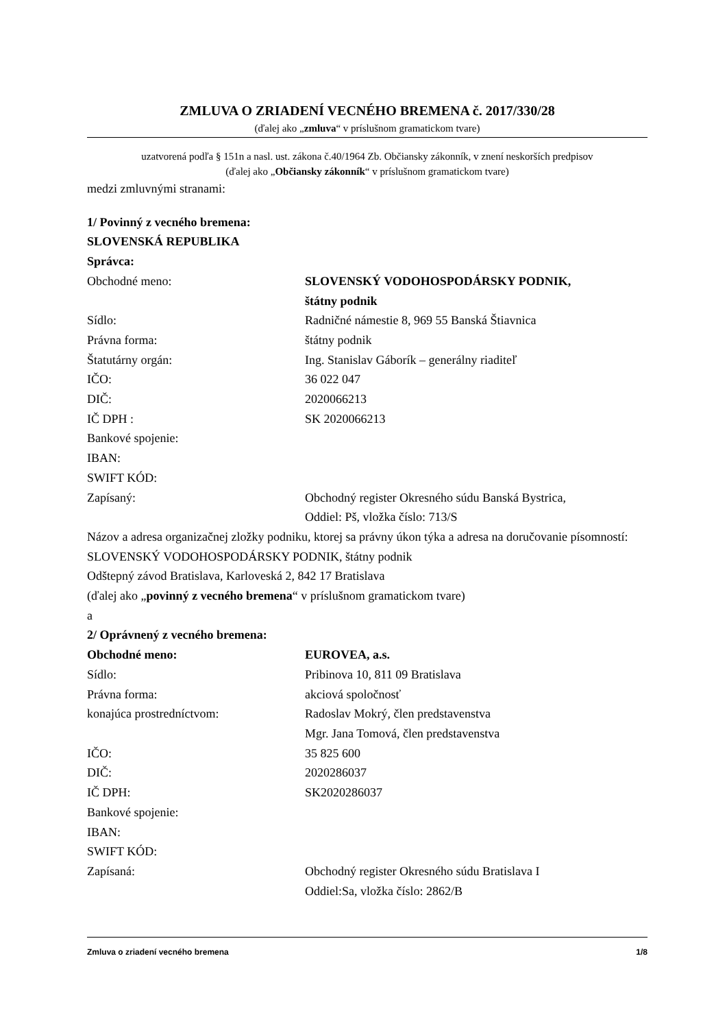ZMLUVA O ZRIADENÍ VECNÉHO BREMENA č. 2017/330/28
(ďalej ako „zmluva“ v príslušnom gramatickom tvare)
uzatvorená podľa § 151n a nasl. ust. zákona č.40/1964 Zb. Občiansky zákonník, v znení neskorších predpisov
(ďalej ako „Občiansky zákonník“ v príslušnom gramatickom tvare)
medzi zmluvnými stranami:
1/ Povinný z vecného bremena:
SLOVENSKÁ REPUBLIKA
Správca:
Obchodné meno: SLOVENSKÝ VODOHOSPODÁRSKY PODNIK,
štátny podnik
Sídlo: Radničné námestie 8, 969 55 Banská Štiavnica
Právna forma: štátny podnik
Štatutárny orgán: Ing. Stanislav Gáborík – generálny riaditeľ
IČO: 36 022 047
DIČ: 2020066213
IČ DPH : SK 2020066213
Bankové spojenie:
IBAN:
SWIFT KÓD:
Zapísaný: Obchodný register Okresného súdu Banská Bystrica,
Oddiel: Pš, vložka číslo: 713/S
Názov a adresa organizačnej zložky podniku, ktorej sa právny úkon týka a adresa na doručovanie písomností:
SLOVENSKÝ VODOHOSPODÁRSKY PODNIK, štátny podnik
Odštepný závod Bratislava, Karloveská 2, 842 17 Bratislava
(ďalej ako „povinný z vecného bremena“ v príslušnom gramatickom tvare)
a
2/ Oprávnený z vecného bremena:
Obchodné meno: EUROVEA, a.s.
Sídlo: Pribinova 10, 811 09 Bratislava
Právna forma: akciová spoločnosť
konajúca prostredníctvom: Radoslav Mokrý, člen predstavenstva
Mgr. Jana Tomová, člen predstavenstva
IČO: 35 825 600
DIČ: 2020286037
IČ DPH: SK2020286037
Bankové spojenie:
IBAN:
SWIFT KÓD:
Zapísaná: Obchodný register Okresného súdu Bratislava I
Oddiel:Sa, vložka číslo: 2862/B
Zmluva o zriadení vecného bremena 1/8